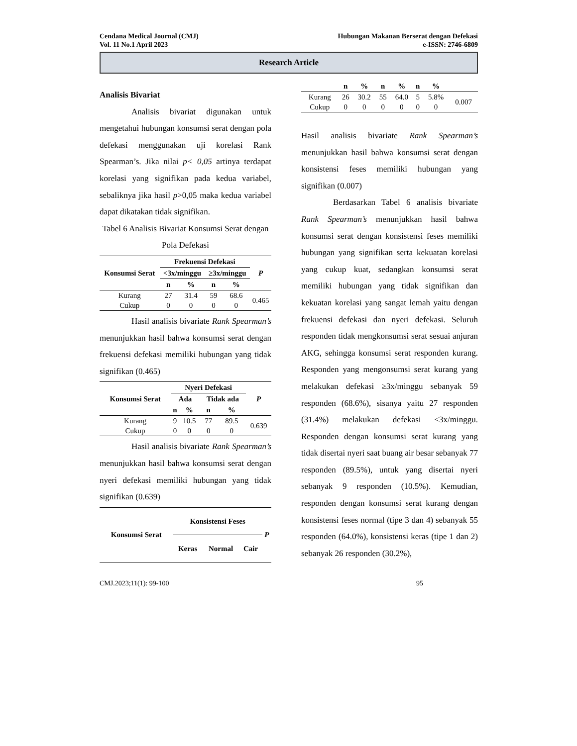Cendana Medical Journal (CMJ)
Vol. 11 No.1 April 2023
Hubungan Makanan Berserat dengan Defekasi
e-ISSN: 2746-6809
Research Article
Analisis Bivariat
Analisis bivariat digunakan untuk mengetahui hubungan konsumsi serat dengan pola defekasi menggunakan uji korelasi Rank Spearman’s. Jika nilai p< 0,05 artinya terdapat korelasi yang signifikan pada kedua variabel, sebaliknya jika hasil p>0,05 maka kedua variabel dapat dikatakan tidak signifikan.
Tabel 6 Analisis Bivariat Konsumsi Serat dengan Pola Defekasi
| Konsumsi Serat | Frekuensi Defekasi | | | | P |
| --- | --- | --- | --- | --- | --- |
| | <3x/minggu | | ≥3x/minggu | | |
| | n | % | n | % | |
| Kurang | 27 | 31.4 | 59 | 68.6 | 0.465 |
| Cukup | 0 | 0 | 0 | 0 | |
Hasil analisis bivariate Rank Spearman’s menunjukkan hasil bahwa konsumsi serat dengan frekuensi defekasi memiliki hubungan yang tidak signifikan (0.465)
| Konsumsi Serat | Nyeri Defekasi | | | | P |
| --- | --- | --- | --- | --- | --- |
| | Ada | | Tidak ada | | |
| | n | % | n | % | |
| Kurang | 9 | 10.5 | 77 | 89.5 | 0.639 |
| Cukup | 0 | 0 | 0 | 0 | |
Hasil analisis bivariate Rank Spearman’s menunjukkan hasil bahwa konsumsi serat dengan nyeri defekasi memiliki hubungan yang tidak signifikan (0.639)
| Konsumsi Serat | Konsistensi Feses | | | P |
| --- | --- | --- | --- | --- |
| | Keras | Normal | Cair | |
| | n | % | n | % | n | % | |
| --- | --- | --- | --- | --- | --- | --- | --- |
| Kurang | 26 | 30.2 | 55 | 64.0 | 5 | 5.8% | 0.007 |
| Cukup | 0 | 0 | 0 | 0 | 0 | 0 | |
Hasil analisis bivariate Rank Spearman’s menunjukkan hasil bahwa konsumsi serat dengan konsistensi feses memiliki hubungan yang signifikan (0.007)
Berdasarkan Tabel 6 analisis bivariate Rank Spearman’s menunjukkan hasil bahwa konsumsi serat dengan konsistensi feses memiliki hubungan yang signifikan serta kekuatan korelasi yang cukup kuat, sedangkan konsumsi serat memiliki hubungan yang tidak signifikan dan kekuatan korelasi yang sangat lemah yaitu dengan frekuensi defekasi dan nyeri defekasi. Seluruh responden tidak mengkonsumsi serat sesuai anjuran AKG, sehingga konsumsi serat responden kurang. Responden yang mengonsumsi serat kurang yang melakukan defekasi ≥3x/minggu sebanyak 59 responden (68.6%), sisanya yaitu 27 responden (31.4%) melakukan defekasi <3x/minggu. Responden dengan konsumsi serat kurang yang tidak disertai nyeri saat buang air besar sebanyak 77 responden (89.5%), untuk yang disertai nyeri sebanyak 9 responden (10.5%). Kemudian, responden dengan konsumsi serat kurang dengan konsistensi feses normal (tipe 3 dan 4) sebanyak 55 responden (64.0%), konsistensi keras (tipe 1 dan 2) sebanyak 26 responden (30.2%),
CMJ.2023;11(1): 99-100 95